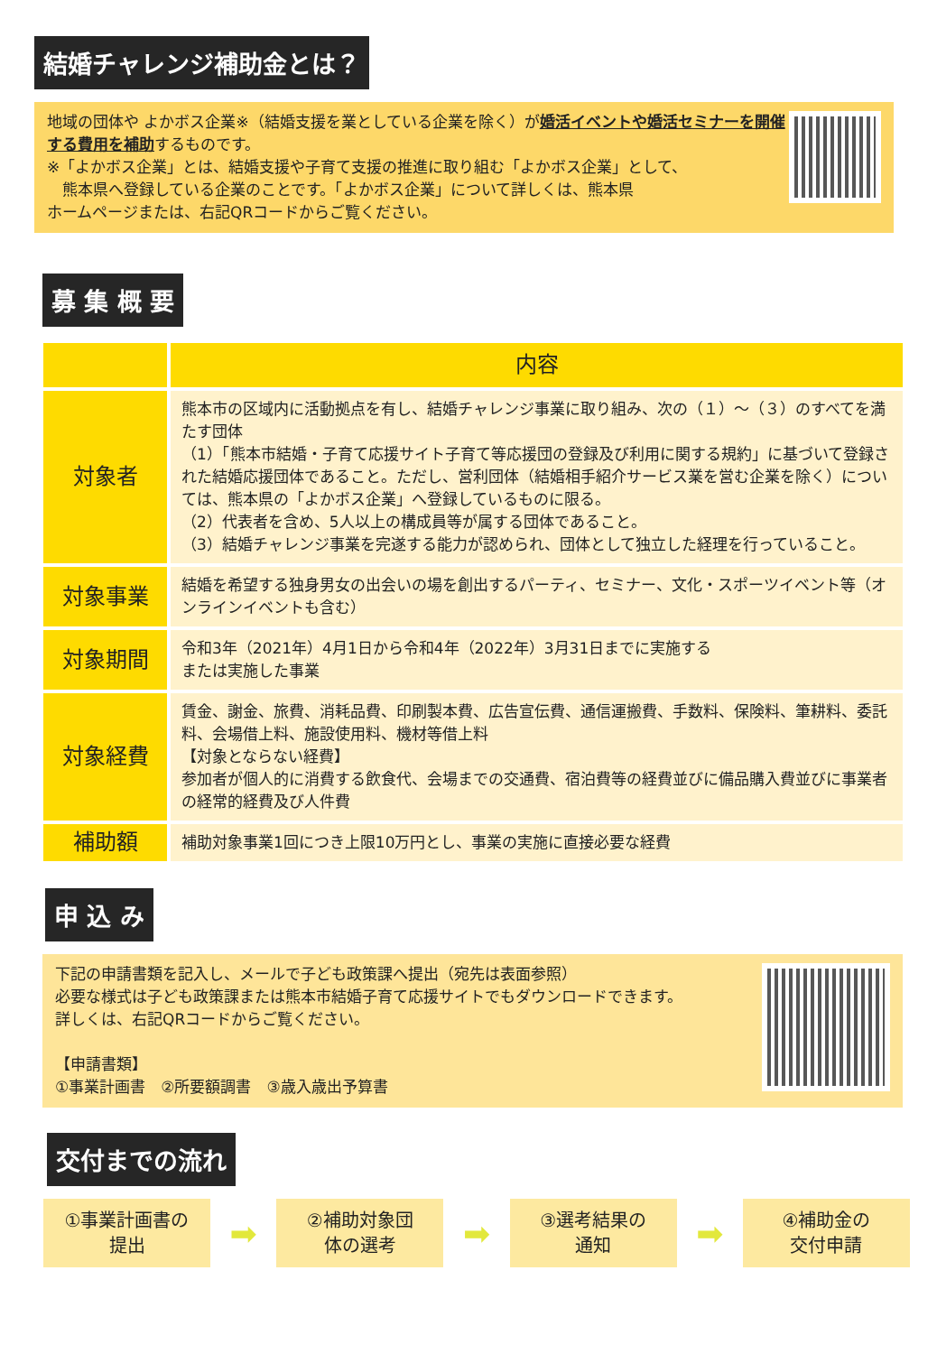結婚チャレンジ補助金とは？
地域の団体や よかボス企業※（結婚支援を業としている企業を除く）が婚活イベントや婚活セミナーを開催する費用を補助するものです。
※「よかボス企業」とは、結婚支援や子育て支援の推進に取り組む「よかボス企業」として、
　熊本県へ登録している企業のことです。「よかボス企業」について詳しくは、熊本県
ホームページまたは、右記QRコードからご覧ください。
募 集 概 要
| | 内容 |
| --- | --- |
| 対象者 | 熊本市の区域内に活動拠点を有し、結婚チャレンジ事業に取り組み、次の（１）～（３）のすべてを満たす団体 （1）「熊本市結婚・子育て応援サイト子育て等応援団の登録及び利用に関する規約」に基づいて登録された結婚応援団体であること。ただし、営利団体（結婚相手紹介サービス業を営む企業を除く）については、熊本県の「よかボス企業」へ登録しているものに限る。 （2）代表者を含め、5人以上の構成員等が属する団体であること。 （3）結婚チャレンジ事業を完遂する能力が認められ、団体として独立した経理を行っていること。 |
| 対象事業 | 結婚を希望する独身男女の出会いの場を創出するパーティ、セミナー、文化・スポーツイベント等（オンラインイベントも含む） |
| 対象期間 | 令和3年（2021年）4月1日から令和4年（2022年）3月31日までに実施する または実施した事業 |
| 対象経費 | 賃金、謝金、旅費、消耗品費、印刷製本費、広告宣伝費、通信運搬費、手数料、保険料、筆耕料、委託料、会場借上料、施設使用料、機材等借上料 【対象とならない経費】 参加者が個人的に消費する飲食代、会場までの交通費、宿泊費等の経費並びに備品購入費並びに事業者の経常的経費及び人件費 |
| 補助額 | 補助対象事業1回につき上限10万円とし、事業の実施に直接必要な経費 |
申 込 み
下記の申請書類を記入し、メールで子ども政策課へ提出（宛先は表面参照）
必要な様式は子ども政策課または熊本市結婚子育て応援サイトでもダウンロードできます。
詳しくは、右記QRコードからご覧ください。
【申請書類】
①事業計画書　②所要額調書　③歳入歳出予算書
交付までの流れ
①事業計画書の
提出
➡
②補助対象団
体の選考
➡
③選考結果の
通知
➡
④補助金の
交付申請